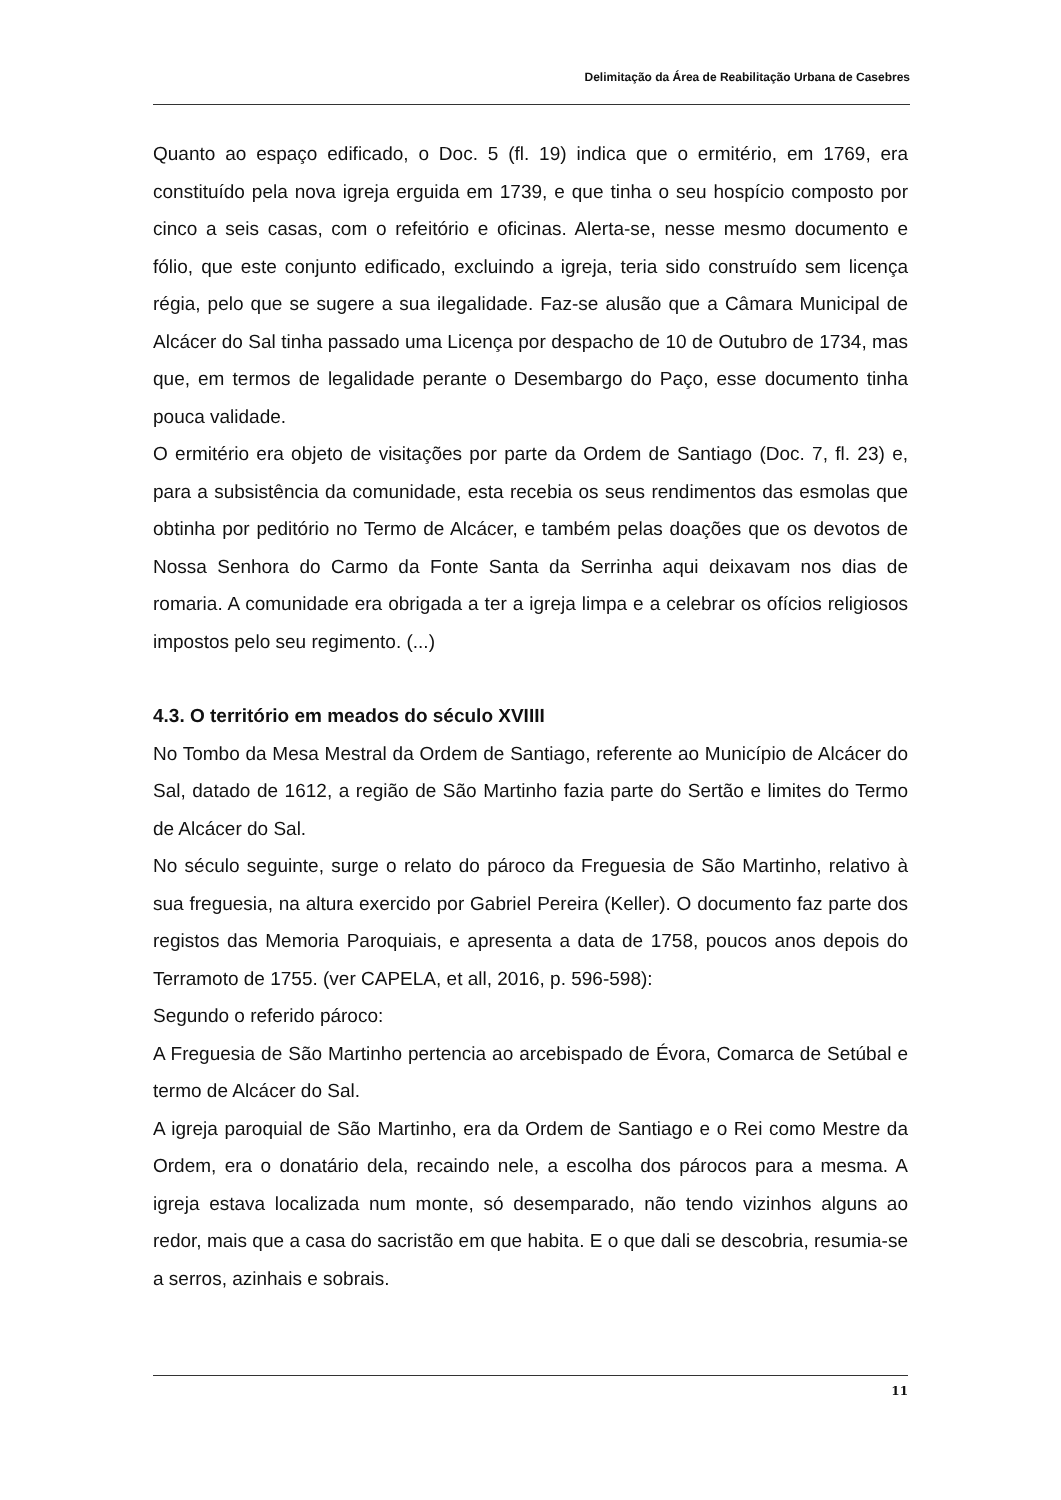Delimitação da Área de Reabilitação Urbana de Casebres
Quanto ao espaço edificado, o Doc. 5 (fl. 19) indica que o ermitério, em 1769, era constituído pela nova igreja erguida em 1739, e que tinha o seu hospício composto por cinco a seis casas, com o refeitório e oficinas. Alerta-se, nesse mesmo documento e fólio, que este conjunto edificado, excluindo a igreja, teria sido construído sem licença régia, pelo que se sugere a sua ilegalidade. Faz-se alusão que a Câmara Municipal de Alcácer do Sal tinha passado uma Licença por despacho de 10 de Outubro de 1734, mas que, em termos de legalidade perante o Desembargo do Paço, esse documento tinha pouca validade.
O ermitério era objeto de visitações por parte da Ordem de Santiago (Doc. 7, fl. 23) e, para a subsistência da comunidade, esta recebia os seus rendimentos das esmolas que obtinha por peditório no Termo de Alcácer, e também pelas doações que os devotos de Nossa Senhora do Carmo da Fonte Santa da Serrinha aqui deixavam nos dias de romaria. A comunidade era obrigada a ter a igreja limpa e a celebrar os ofícios religiosos impostos pelo seu regimento. (...)
4.3. O território em meados do século XVIIII
No Tombo da Mesa Mestral da Ordem de Santiago, referente ao Município de Alcácer do Sal, datado de 1612, a região de São Martinho fazia parte do Sertão e limites do Termo de Alcácer do Sal.
No século seguinte, surge o relato do pároco da Freguesia de São Martinho, relativo à sua freguesia, na altura exercido por Gabriel Pereira (Keller). O documento faz parte dos registos das Memoria Paroquiais, e apresenta a data de 1758, poucos anos depois do Terramoto de 1755. (ver CAPELA, et all, 2016, p. 596-598):
Segundo o referido pároco:
A Freguesia de São Martinho pertencia ao arcebispado de Évora, Comarca de Setúbal e termo de Alcácer do Sal.
A igreja paroquial de São Martinho, era da Ordem de Santiago e o Rei como Mestre da Ordem, era o donatário dela, recaindo nele, a escolha dos párocos para a mesma. A igreja estava localizada num monte, só desemparado, não tendo vizinhos alguns ao redor, mais que a casa do sacristão em que habita. E o que dali se descobria, resumia-se a serros, azinhais e sobrais.
11